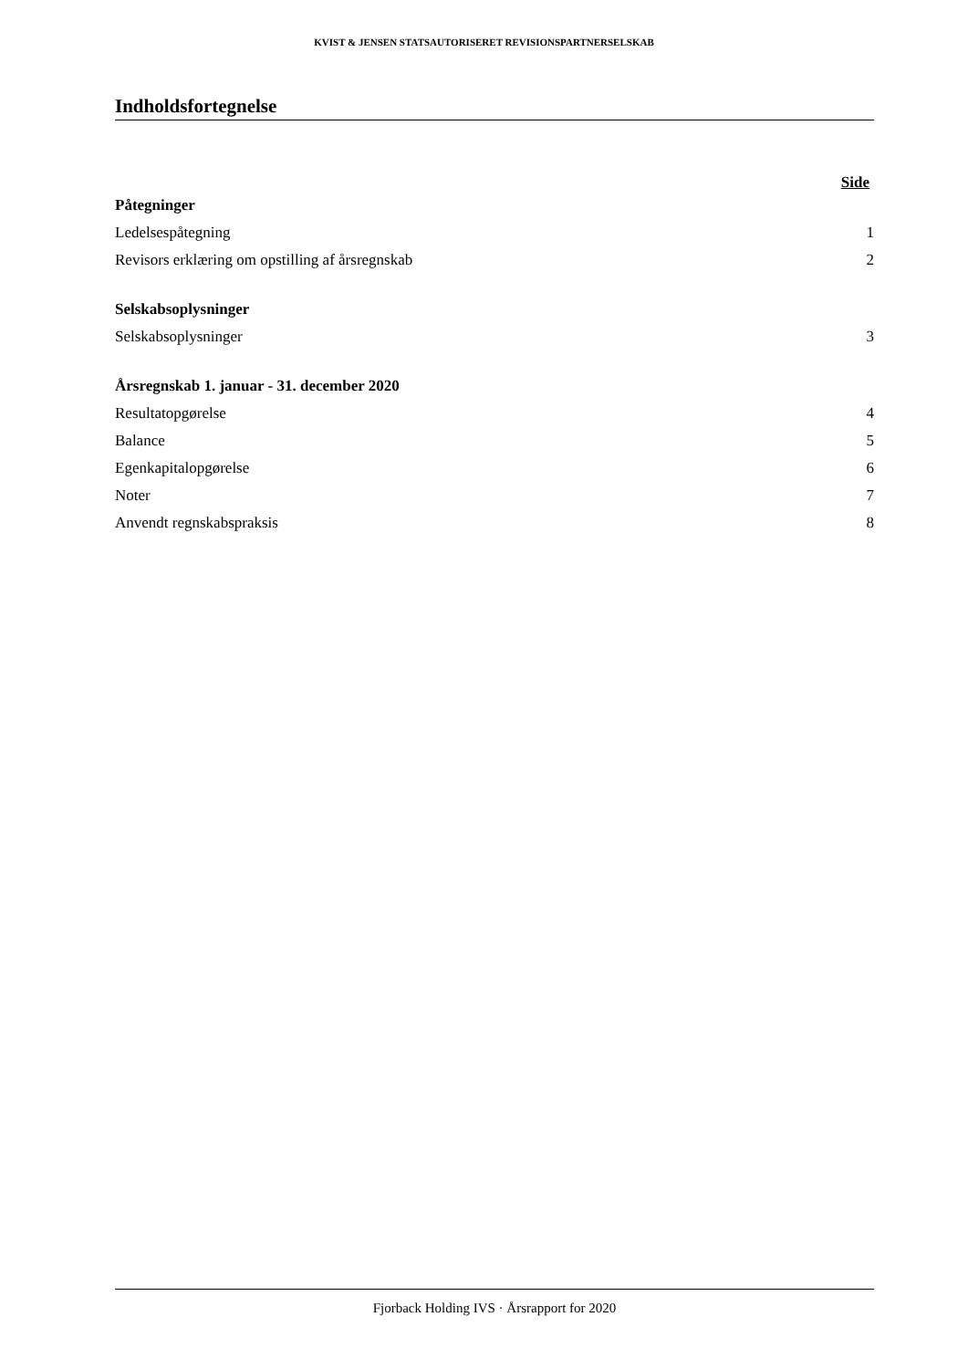KVIST & JENSEN STATSAUTORISERET REVISIONSPARTNERSELSKAB
Indholdsfortegnelse
Side
| Påtegninger | |
| Ledelsespåtegning | 1 |
| Revisors erklæring om opstilling af årsregnskab | 2 |
| Selskabsoplysninger | |
| Selskabsoplysninger | 3 |
| Årsregnskab 1. januar - 31. december 2020 | |
| Resultatopgørelse | 4 |
| Balance | 5 |
| Egenkapitalopgørelse | 6 |
| Noter | 7 |
| Anvendt regnskabspraksis | 8 |
Fjorback Holding IVS · Årsrapport for 2020